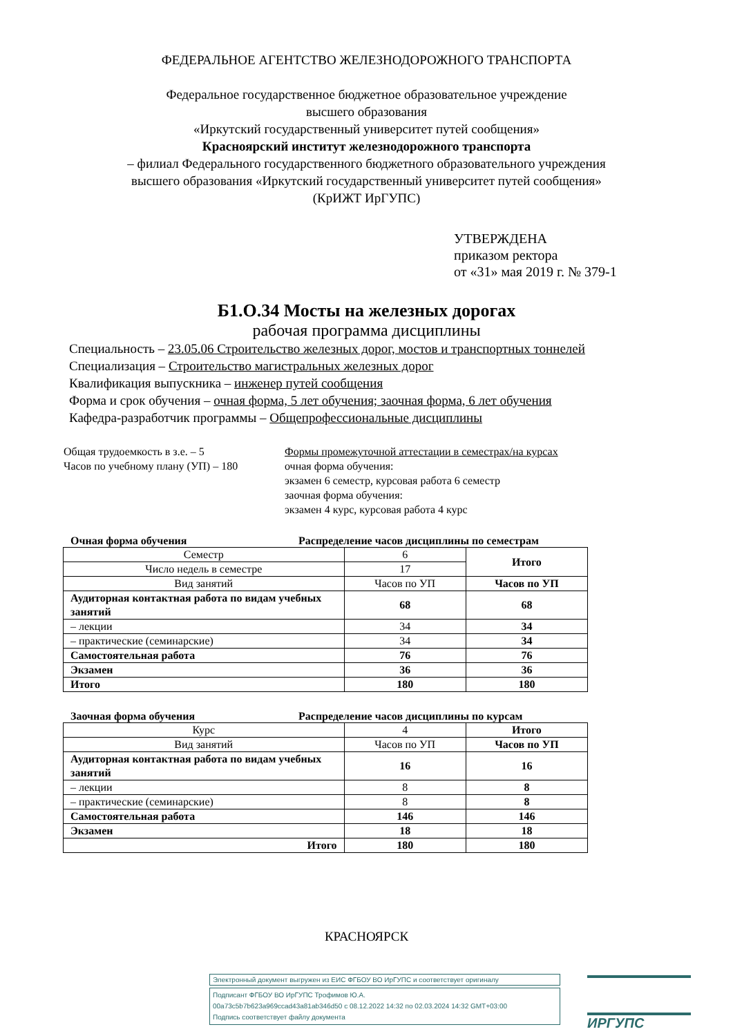ФЕДЕРАЛЬНОЕ АГЕНТСТВО ЖЕЛЕЗНОДОРОЖНОГО ТРАНСПОРТА
Федеральное государственное бюджетное образовательное учреждение
высшего образования
«Иркутский государственный университет путей сообщения»
Красноярский институт железнодорожного транспорта
– филиал Федерального государственного бюджетного образовательного учреждения
высшего образования «Иркутский государственный университет путей сообщения»
(КрИЖТ ИрГУПС)
УТВЕРЖДЕНА
приказом ректора
от «31» мая 2019 г. № 379-1
Б1.О.34 Мосты на железных дорогах
рабочая программа дисциплины
Специальность – 23.05.06 Строительство железных дорог, мостов и транспортных тоннелей
Специализация – Строительство магистральных железных дорог
Квалификация выпускника – инженер путей сообщения
Форма и срок обучения – очная форма, 5 лет обучения; заочная форма, 6 лет обучения
Кафедра-разработчик программы – Общепрофессиональные дисциплины
Общая трудоемкость в з.е. – 5
Часов по учебному плану (УП) – 180
Формы промежуточной аттестации в семестрах/на курсах
очная форма обучения:
экзамен 6 семестр, курсовая работа 6 семестр
заочная форма обучения:
экзамен 4 курс, курсовая работа 4 курс
Очная форма обучения Распределение часов дисциплины по семестрам
| Семестр | 6 | Итого |
| Число недель в семестре | 17 | |
| Вид занятий | Часов по УП | Часов по УП |
| Аудиторная контактная работа по видам учебных занятий | 68 | 68 |
| – лекции | 34 | 34 |
| – практические (семинарские) | 34 | 34 |
| Самостоятельная работа | 76 | 76 |
| Экзамен | 36 | 36 |
| Итого | 180 | 180 |
Заочная форма обучения Распределение часов дисциплины по курсам
| Курс | 4 | Итого |
| Вид занятий | Часов по УП | Часов по УП |
| Аудиторная контактная работа по видам учебных занятий | 16 | 16 |
| – лекции | 8 | 8 |
| – практические (семинарские) | 8 | 8 |
| Самостоятельная работа | 146 | 146 |
| Экзамен | 18 | 18 |
| Итого | 180 | 180 |
КРАСНОЯРСК
Электронный документ выгружен из ЕИС ФГБОУ ВО ИрГУПС и соответствует оригиналу
Подписант ФГБОУ ВО ИрГУПС Трофимов Ю.А.
00a73c5b7b623a969ccad43a81ab346d50 с 08.12.2022 14:32 по 02.03.2024 14:32 GMT+03:00
Подпись соответствует файлу документа
ИРГУПС